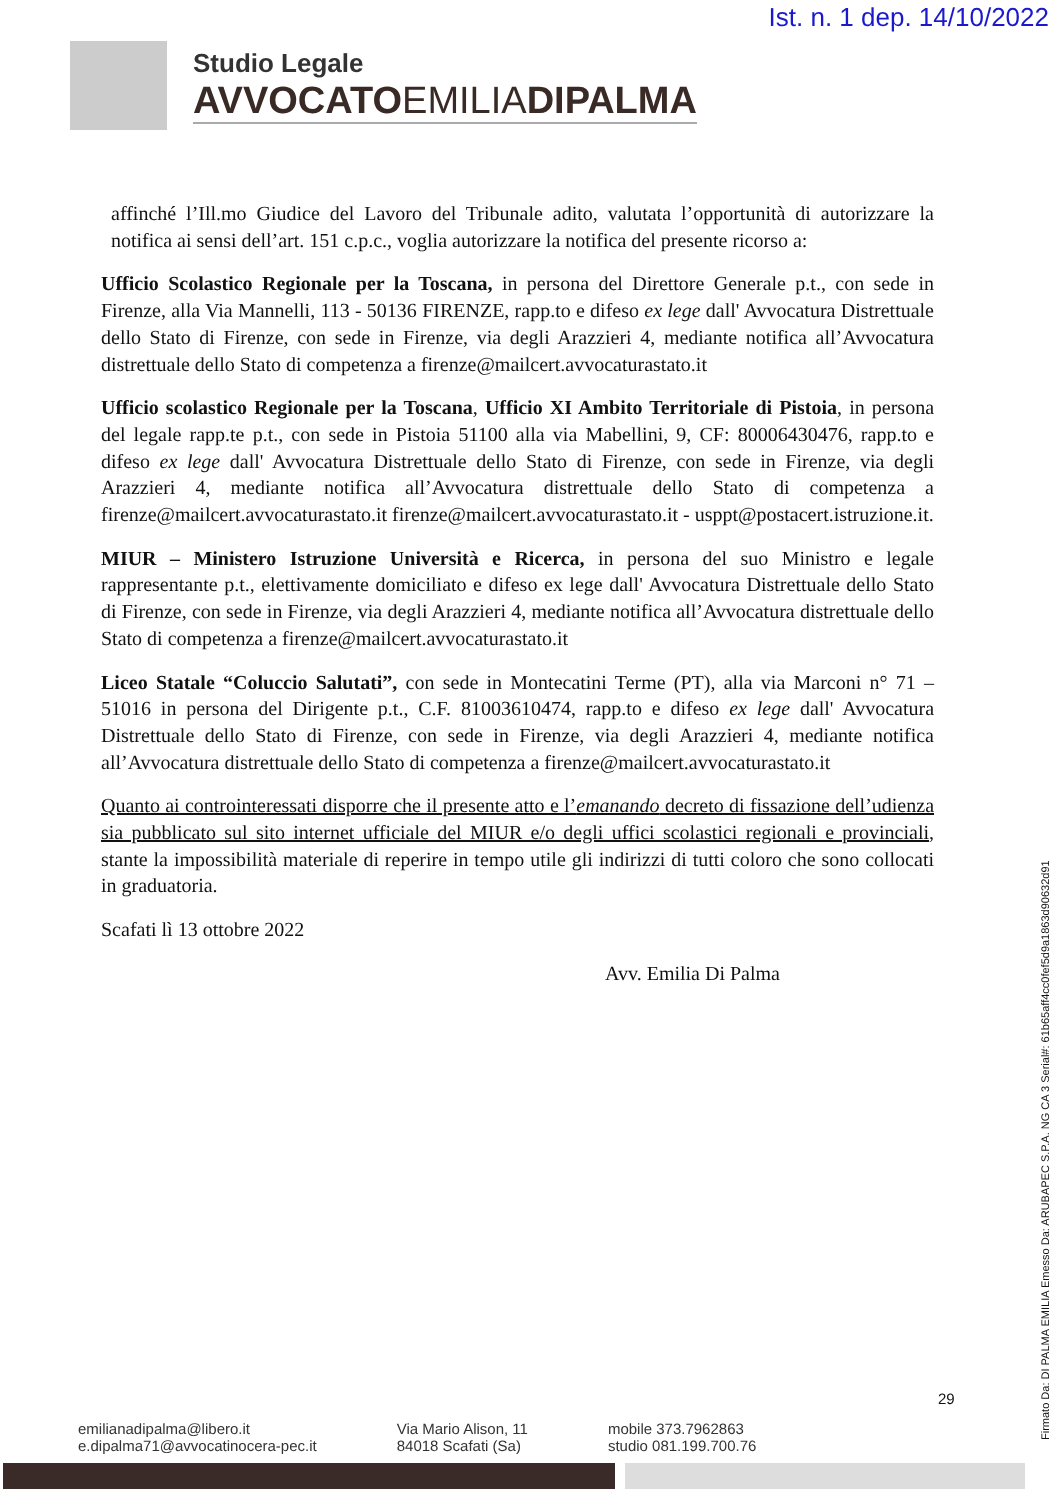Ist. n. 1 dep. 14/10/2022
Studio Legale
AVVOCATOEMILIADIPALMA
affinché l’Ill.mo Giudice del Lavoro del Tribunale adito, valutata l’opportunità di autorizzare la notifica ai sensi dell’art. 151 c.p.c., voglia autorizzare la notifica del presente ricorso a:
Ufficio Scolastico Regionale per la Toscana, in persona del Direttore Generale p.t., con sede in Firenze, alla Via Mannelli, 113 - 50136 FIRENZE, rapp.to e difeso ex lege dall' Avvocatura Distrettuale dello Stato di Firenze, con sede in Firenze, via degli Arazzieri 4, mediante notifica all’Avvocatura distrettuale dello Stato di competenza a firenze@mailcert.avvocaturastato.it
Ufficio scolastico Regionale per la Toscana, Ufficio XI Ambito Territoriale di Pistoia, in persona del legale rapp.te p.t., con sede in Pistoia 51100 alla via Mabellini, 9, CF: 80006430476, rapp.to e difeso ex lege dall' Avvocatura Distrettuale dello Stato di Firenze, con sede in Firenze, via degli Arazzieri 4, mediante notifica all’Avvocatura distrettuale dello Stato di competenza a firenze@mailcert.avvocaturastato.it firenze@mailcert.avvocaturastato.it - usppt@postacert.istruzione.it.
MIUR – Ministero Istruzione Università e Ricerca, in persona del suo Ministro e legale rappresentante p.t., elettivamente domiciliato e difeso ex lege dall' Avvocatura Distrettuale dello Stato di Firenze, con sede in Firenze, via degli Arazzieri 4, mediante notifica all’Avvocatura distrettuale dello Stato di competenza a firenze@mailcert.avvocaturastato.it
Liceo Statale “Coluccio Salutati”, con sede in Montecatini Terme (PT), alla via Marconi n° 71 – 51016 in persona del Dirigente p.t., C.F. 81003610474, rapp.to e difeso ex lege dall' Avvocatura Distrettuale dello Stato di Firenze, con sede in Firenze, via degli Arazzieri 4, mediante notifica all’Avvocatura distrettuale dello Stato di competenza a firenze@mailcert.avvocaturastato.it
Quanto ai controinteressati disporre che il presente atto e l’emanando decreto di fissazione dell’udienza sia pubblicato sul sito internet ufficiale del MIUR e/o degli uffici scolastici regionali e provinciali, stante la impossibilità materiale di reperire in tempo utile gli indirizzi di tutti coloro che sono collocati in graduatoria.
Scafati lì 13 ottobre 2022
Avv. Emilia Di Palma
29
emilianadipalma@libero.it
e.dipalma71@avvocatinocera-pec.it
Via Mario Alison, 11
84018 Scafati (Sa)
mobile 373.7962863
studio 081.199.700.76
Firmato Da: DI PALMA EMILIA Emesso Da: ARUBAPEC S.P.A. NG CA 3 Serial#: 61b65aff4cc0fef5d9a1863d90632d91